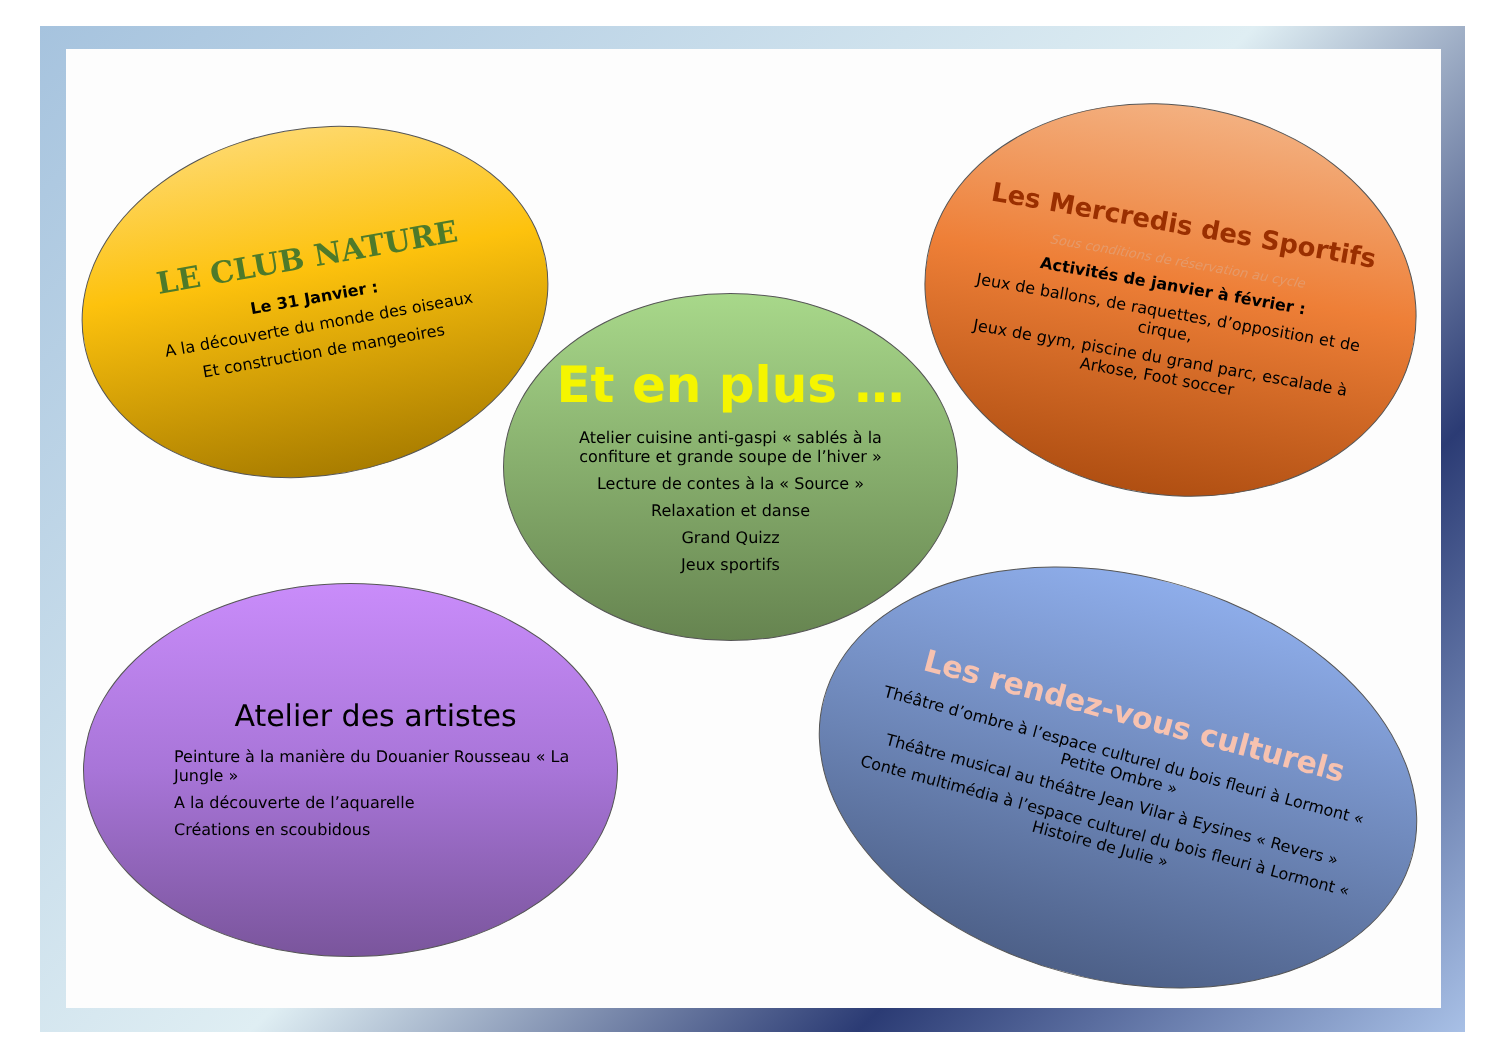LE CLUB NATURE
Le 31 Janvier :
A la découverte du monde des oiseaux
Et construction de mangeoires
Les Mercredis des Sportifs
Sous conditions de réservation au cycle
Activités de janvier à février :
Jeux de ballons, de raquettes, d’opposition et de cirque,
Jeux de gym, piscine du grand parc, escalade à Arkose, Foot soccer
Et en plus …
Atelier cuisine anti-gaspi « sablés à la confiture et grande soupe de l’hiver »
Lecture de contes à la « Source »
Relaxation et danse
Grand Quizz
Jeux sportifs
Atelier des artistes
Peinture à la manière du Douanier Rousseau « La Jungle »
A la découverte de l’aquarelle
Créations en scoubidous
Les rendez-vous culturels
Théâtre d’ombre à l’espace culturel du bois fleuri à Lormont « Petite Ombre »
Théâtre musical au théâtre Jean Vilar à Eysines « Revers »
Conte multimédia à l’espace culturel du bois fleuri à Lormont « Histoire de Julie »